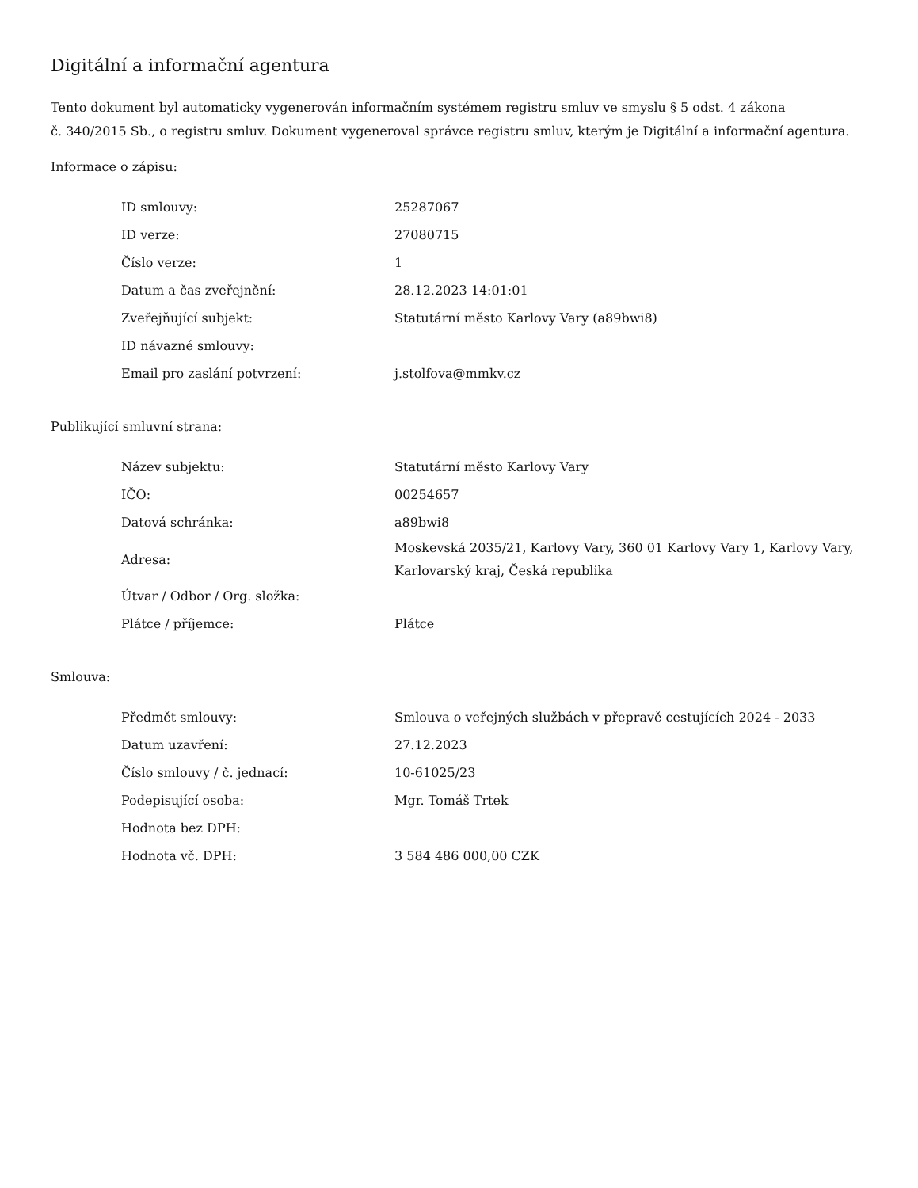Digitální a informační agentura
Tento dokument byl automaticky vygenerován informačním systémem registru smluv ve smyslu § 5 odst. 4 zákona
č. 340/2015 Sb., o registru smluv. Dokument vygeneroval správce registru smluv, kterým je Digitální a informační agentura.
Informace o zápisu:
| ID smlouvy: | 25287067 |
| ID verze: | 27080715 |
| Číslo verze: | 1 |
| Datum a čas zveřejnění: | 28.12.2023 14:01:01 |
| Zveřejňující subjekt: | Statutární město Karlovy Vary (a89bwi8) |
| ID návazné smlouvy: | |
| Email pro zaslání potvrzení: | j.stolfova@mmkv.cz |
Publikující smluvní strana:
| Název subjektu: | Statutární město Karlovy Vary |
| IČO: | 00254657 |
| Datová schránka: | a89bwi8 |
| Adresa: | Moskevská 2035/21, Karlovy Vary, 360 01 Karlovy Vary 1, Karlovy Vary, Karlovarský kraj, Česká republika |
| Útvar / Odbor / Org. složka: | |
| Plátce / příjemce: | Plátce |
Smlouva:
| Předmět smlouvy: | Smlouva o veřejných službách v přepravě cestujících 2024 - 2033 |
| Datum uzavření: | 27.12.2023 |
| Číslo smlouvy / č. jednací: | 10-61025/23 |
| Podepisující osoba: | Mgr. Tomáš Trtek |
| Hodnota bez DPH: | |
| Hodnota vč. DPH: | 3 584 486 000,00 CZK |